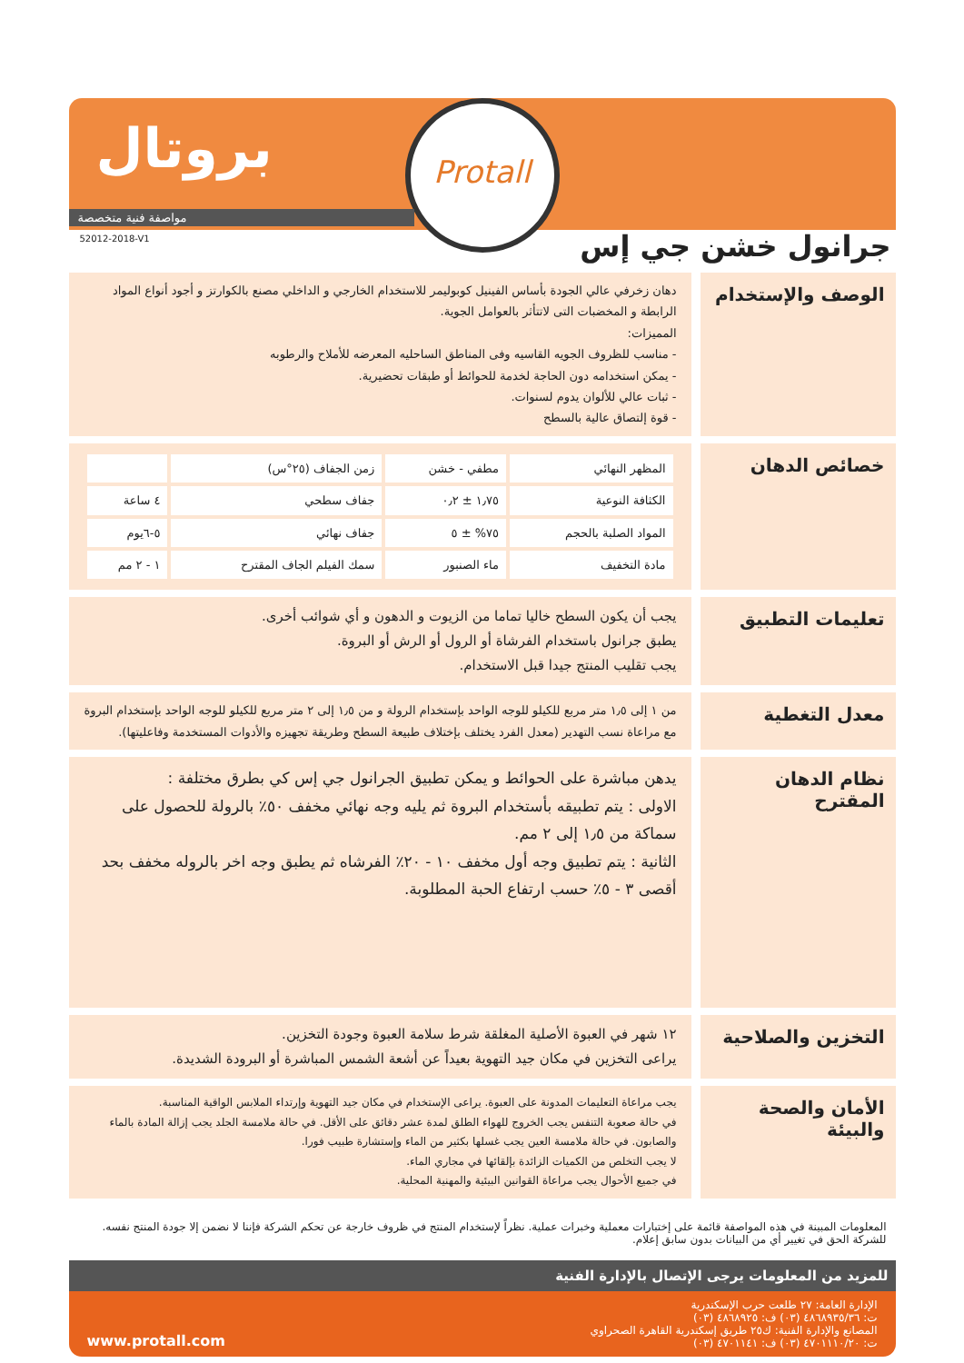بروتال Protall
مواصفة فنية متخصصة
52012-2018-V1
جرانول خشن جي إس
الوصف والإستخدام
دهان زخرفي عالي الجودة بأساس الفينيل كوبوليمر للاستخدام الخارجي و الداخلي مصنع بالكوارتز و أجود أنواع المواد الرابطة و المخضبات التى لاتتأثر بالعوامل الجوية.
المميزات:
- مناسب للظروف الجويه القاسيه وفى المناطق الساحليه المعرضه للأملاح والرطوبه
- يمكن استخدامه دون الحاجة لخدمة للحوائط أو طبقات تحضيرية.
- ثبات عالي للألوان يدوم لسنوات.
- قوة إلتصاق عالية بالسطح
خصائص الدهان
| المظهر النهائي | مطفي - خشن | زمن الجفاف (٢٥°س) | |
| الكثافة النوعية | ١٫٧٥ ± ٠٫٢ | جفاف سطحي | ٤ ساعة |
| المواد الصلبة بالحجم | ٧٥% ± ٥ | جفاف نهائي | ٥-٦يوم |
| مادة التخفيف | ماء الصنبور | سمك الفيلم الجاف المقترح | ١ - ٢ مم |
تعليمات التطبيق
يجب أن يكون السطح خاليا تماما من الزيوت و الدهون و أي شوائب أخرى.
يطبق جرانول باستخدام الفرشاة أو الرول أو الرش أو البروة.
يجب تقليب المنتج جيدا قبل الاستخدام.
معدل التغطية
من ١ إلى ١٫٥ متر مربع للكيلو للوجه الواحد بإستخدام الرولة و من ١٫٥ إلى ٢ متر مربع للكيلو للوجه الواحد بإستخدام البروة مع مراعاة نسب التهدير (معدل الفرد يختلف بإختلاف طبيعة السطح وطريقة تجهيزه والأدوات المستخدمة وفاعليتها).
نظام الدهان المقترح
يدهن مباشرة على الحوائط و يمكن تطبيق الجرانول جي إس كي بطرق مختلفة :
الاولى : يتم تطبيقه بأستخدام البروة ثم يليه وجه نهائي مخفف ٥٠٪ بالرولة للحصول على سماكة من ١٫٥ إلى ٢ مم.
الثانية : يتم تطبيق وجه أول مخفف ١٠ - ٢٠٪ الفرشاه ثم يطبق وجه اخر بالروله مخفف بحد أقصى ٣ - ٥٪ حسب ارتفاع الحبة المطلوبة.
التخزين والصلاحية
١٢ شهر في العبوة الأصلية المغلقة شرط سلامة العبوة وجودة التخزين.
يراعى التخزين في مكان جيد التهوية بعيداً عن أشعة الشمس المباشرة أو البرودة الشديدة.
الأمان والصحة والبيئة
يجب مراعاة التعليمات المدونة على العبوة. يراعى الإستخدام في مكان جيد التهوية وإرتداء الملابس الواقية المناسبة.
في حالة صعوبة التنفس يجب الخروج للهواء الطلق لمدة عشر دقائق على الأقل. في حالة ملامسة الجلد يجب إزالة المادة بالماء والصابون. في حالة ملامسة العين يجب غسلها بكثير من الماء وإستشارة طبيب فورا.
لا يجب التخلص من الكميات الزائدة بإلقائها في مجاري الماء.
في جميع الأحوال يجب مراعاة القوانين البيئية والمهنية المحلية.
المعلومات المبينة في هذه المواصفة قائمة على إختبارات معملية وخبرات عملية. نظراً لإستخدام المنتج في ظروف خارجة عن تحكم الشركة فإننا لا نضمن إلا جودة المنتج نفسه. للشركة الحق في تغيير أي من البيانات بدون سابق إعلام.
للمزيد من المعلومات يرجى الإتصال بالإدارة الفنية
الإدارة العامة: ٢٧ طلعت حرب الإسكندرية
ت: ٤٨٦٨٩٣٥/٣٦ (٠٣) ف: ٤٨٦٨٩٢٥ (٠٣)
المصانع والإدارة الفنية: ك٢٥ طريق إسكندرية القاهرة الصحراوي
ت: ٤٧٠١١١٠/٢٠ (٠٣) ف: ٤٧٠١١٤١ (٠٣)
www.protall.com